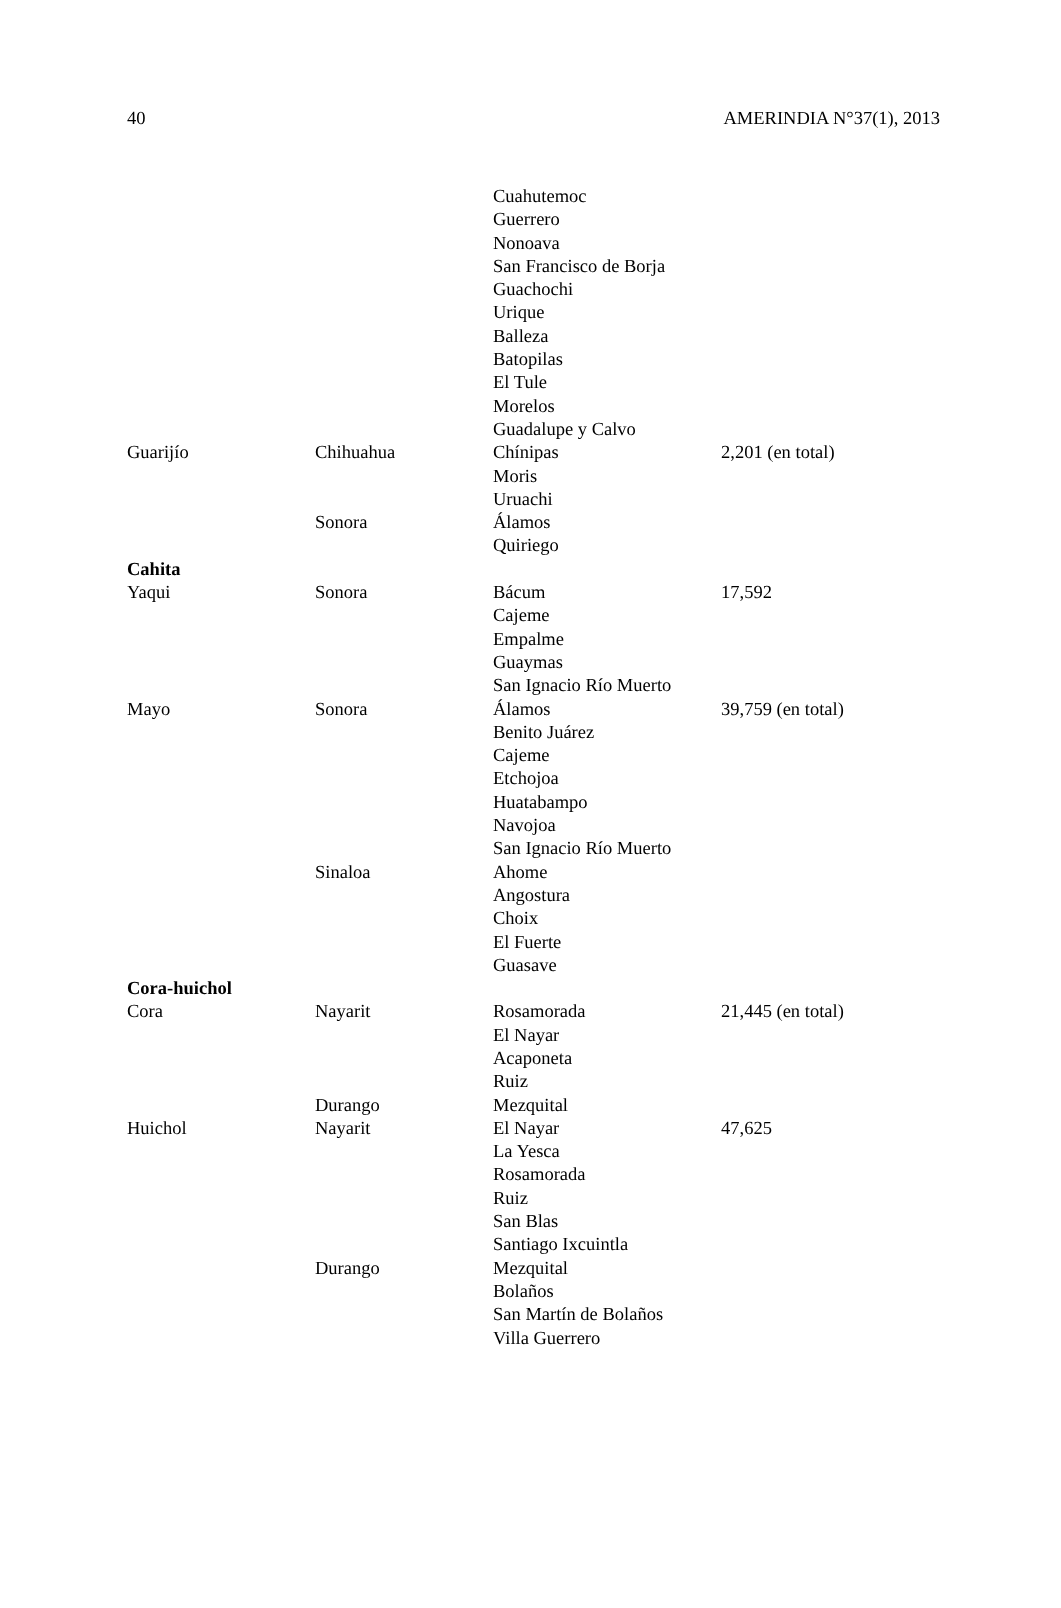40 AMERINDIA N°37(1), 2013
| | | Cuahutemoc | |
| | | Guerrero | |
| | | Nonoava | |
| | | San Francisco de Borja | |
| | | Guachochi | |
| | | Urique | |
| | | Balleza | |
| | | Batopilas | |
| | | El Tule | |
| | | Morelos | |
| | | Guadalupe y Calvo | |
| Guarijío | Chihuahua | Chínipas | 2,201 (en total) |
| | | Moris | |
| | | Uruachi | |
| | Sonora | Álamos | |
| | | Quiriego | |
| Cahita | | | |
| Yaqui | Sonora | Bácum | 17,592 |
| | | Cajeme | |
| | | Empalme | |
| | | Guaymas | |
| | | San Ignacio Río Muerto | |
| Mayo | Sonora | Álamos | 39,759 (en total) |
| | | Benito Juárez | |
| | | Cajeme | |
| | | Etchojoa | |
| | | Huatabampo | |
| | | Navojoa | |
| | | San Ignacio Río Muerto | |
| | Sinaloa | Ahome | |
| | | Angostura | |
| | | Choix | |
| | | El Fuerte | |
| | | Guasave | |
| Cora-huichol | | | |
| Cora | Nayarit | Rosamorada | 21,445 (en total) |
| | | El Nayar | |
| | | Acaponeta | |
| | | Ruiz | |
| | Durango | Mezquital | |
| Huichol | Nayarit | El Nayar | 47,625 |
| | | La Yesca | |
| | | Rosamorada | |
| | | Ruiz | |
| | | San Blas | |
| | | Santiago Ixcuintla | |
| | Durango | Mezquital | |
| | | Bolaños | |
| | | San Martín de Bolaños | |
| | | Villa Guerrero | |